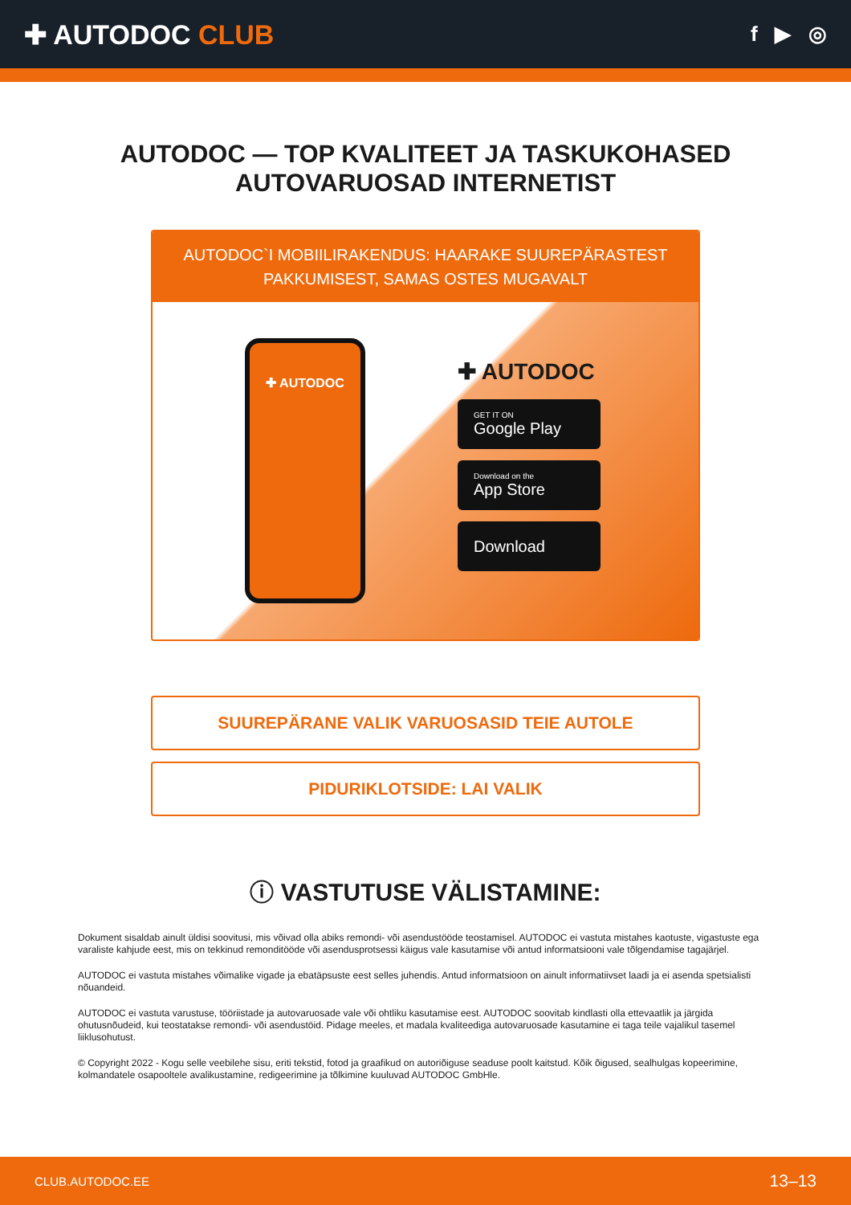✚ AUTODOC CLUB
f ▶ ◎
AUTODOC — TOP KVALITEET JA TASKUKOHASED
AUTOVARUOSAD INTERNETIST
AUTODOC`I MOBIILIRAKENDUS: HAARAKE SUUREPÄRASTEST PAKKUMISEST, SAMAS OSTES MUGAVALT
✚ AUTODOC
✚ AUTODOC
GET IT ON
Google Play
Download on the
App Store
Download
SUUREPÄRANE VALIK VARUOSASID TEIE AUTOLE
PIDURIKLOTSIDE: LAI VALIK
ⓘ VASTUTUSE VÄLISTAMINE:
Dokument sisaldab ainult üldisi soovitusi, mis võivad olla abiks remondi- või asendustööde teostamisel. AUTODOC ei vastuta mistahes kaotuste, vigastuste ega varaliste kahjude eest, mis on tekkinud remonditööde või asendusprotsessi käigus vale kasutamise või antud informatsiooni vale tõlgendamise tagajärjel.
AUTODOC ei vastuta mistahes võimalike vigade ja ebatäpsuste eest selles juhendis. Antud informatsioon on ainult informatiivset laadi ja ei asenda spetsialisti nõuandeid.
AUTODOC ei vastuta varustuse, tööriistade ja autovaruosade vale või ohtliku kasutamise eest. AUTODOC soovitab kindlasti olla ettevaatlik ja järgida ohutusnõudeid, kui teostatakse remondi- või asendustöid. Pidage meeles, et madala kvaliteediga autovaruosade kasutamine ei taga teile vajalikul tasemel liiklusohutust.
© Copyright 2022 - Kogu selle veebilehe sisu, eriti tekstid, fotod ja graafikud on autoriõiguse seaduse poolt kaitstud. Kõik õigused, sealhulgas kopeerimine, kolmandatele osapooltele avalikustamine, redigeerimine ja tõlkimine kuuluvad AUTODOC GmbHle.
CLUB.AUTODOC.EE 13–13